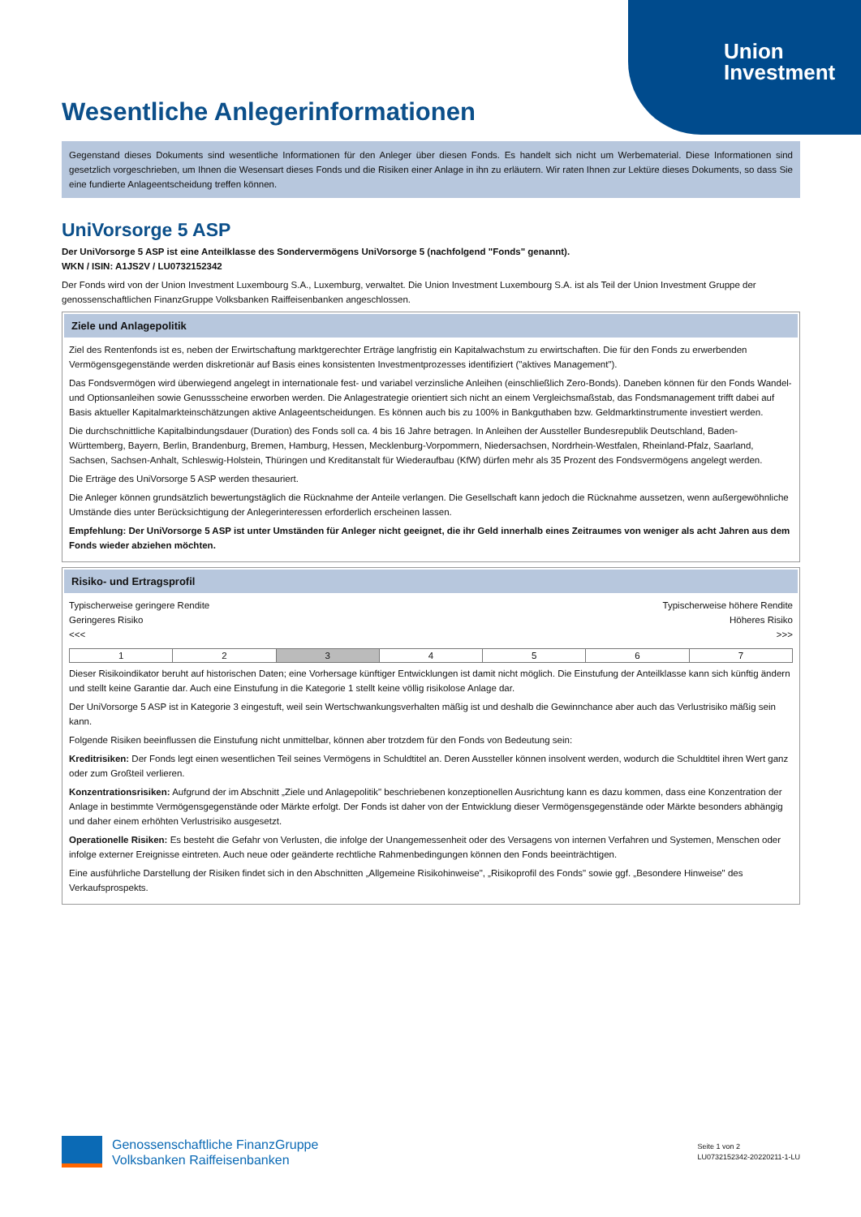Union
Investment
Wesentliche Anlegerinformationen
Gegenstand dieses Dokuments sind wesentliche Informationen für den Anleger über diesen Fonds. Es handelt sich nicht um Werbematerial. Diese Informationen sind gesetzlich vorgeschrieben, um Ihnen die Wesensart dieses Fonds und die Risiken einer Anlage in ihn zu erläutern. Wir raten Ihnen zur Lektüre dieses Dokuments, so dass Sie eine fundierte Anlageentscheidung treffen können.
UniVorsorge 5 ASP
Der UniVorsorge 5 ASP ist eine Anteilklasse des Sondervermögens UniVorsorge 5 (nachfolgend "Fonds" genannt).
WKN / ISIN: A1JS2V / LU0732152342
Der Fonds wird von der Union Investment Luxembourg S.A., Luxemburg, verwaltet. Die Union Investment Luxembourg S.A. ist als Teil der Union Investment Gruppe der genossenschaftlichen FinanzGruppe Volksbanken Raiffeisenbanken angeschlossen.
Ziele und Anlagepolitik
Ziel des Rentenfonds ist es, neben der Erwirtschaftung marktgerechter Erträge langfristig ein Kapitalwachstum zu erwirtschaften. Die für den Fonds zu erwerbenden Vermögensgegenstände werden diskretionär auf Basis eines konsistenten Investmentprozesses identifiziert ("aktives Management").
Das Fondsvermögen wird überwiegend angelegt in internationale fest- und variabel verzinsliche Anleihen (einschließlich Zero-Bonds). Daneben können für den Fonds Wandel- und Optionsanleihen sowie Genussscheine erworben werden. Die Anlagestrategie orientiert sich nicht an einem Vergleichsmaßstab, das Fondsmanagement trifft dabei auf Basis aktueller Kapitalmarkteinschätzungen aktive Anlageentscheidungen. Es können auch bis zu 100% in Bankguthaben bzw. Geldmarktinstrumente investiert werden.
Die durchschnittliche Kapitalbindungsdauer (Duration) des Fonds soll ca. 4 bis 16 Jahre betragen. In Anleihen der Aussteller Bundesrepublik Deutschland, Baden-Württemberg, Bayern, Berlin, Brandenburg, Bremen, Hamburg, Hessen, Mecklenburg-Vorpommern, Niedersachsen, Nordrhein-Westfalen, Rheinland-Pfalz, Saarland, Sachsen, Sachsen-Anhalt, Schleswig-Holstein, Thüringen und Kreditanstalt für Wiederaufbau (KfW) dürfen mehr als 35 Prozent des Fondsvermögens angelegt werden.
Die Erträge des UniVorsorge 5 ASP werden thesauriert.
Die Anleger können grundsätzlich bewertungstäglich die Rücknahme der Anteile verlangen. Die Gesellschaft kann jedoch die Rücknahme aussetzen, wenn außergewöhnliche Umstände dies unter Berücksichtigung der Anlegerinteressen erforderlich erscheinen lassen.
Empfehlung: Der UniVorsorge 5 ASP ist unter Umständen für Anleger nicht geeignet, die ihr Geld innerhalb eines Zeitraumes von weniger als acht Jahren aus dem Fonds wieder abziehen möchten.
Risiko- und Ertragsprofil
Typischerweise geringere Rendite
Geringeres Risiko
<<< Typischerweise höhere Rendite
Höheres Risiko
>>>
| 1 | 2 | 3 | 4 | 5 | 6 | 7 |
Dieser Risikoindikator beruht auf historischen Daten; eine Vorhersage künftiger Entwicklungen ist damit nicht möglich. Die Einstufung der Anteilklasse kann sich künftig ändern und stellt keine Garantie dar. Auch eine Einstufung in die Kategorie 1 stellt keine völlig risikolose Anlage dar.
Der UniVorsorge 5 ASP ist in Kategorie 3 eingestuft, weil sein Wertschwankungsverhalten mäßig ist und deshalb die Gewinnchance aber auch das Verlustrisiko mäßig sein kann.
Folgende Risiken beeinflussen die Einstufung nicht unmittelbar, können aber trotzdem für den Fonds von Bedeutung sein:
Kreditrisiken: Der Fonds legt einen wesentlichen Teil seines Vermögens in Schuldtitel an. Deren Aussteller können insolvent werden, wodurch die Schuldtitel ihren Wert ganz oder zum Großteil verlieren.
Konzentrationsrisiken: Aufgrund der im Abschnitt „Ziele und Anlagepolitik" beschriebenen konzeptionellen Ausrichtung kann es dazu kommen, dass eine Konzentration der Anlage in bestimmte Vermögensgegenstände oder Märkte erfolgt. Der Fonds ist daher von der Entwicklung dieser Vermögensgegenstände oder Märkte besonders abhängig und daher einem erhöhten Verlustrisiko ausgesetzt.
Operationelle Risiken: Es besteht die Gefahr von Verlusten, die infolge der Unangemessenheit oder des Versagens von internen Verfahren und Systemen, Menschen oder infolge externer Ereignisse eintreten. Auch neue oder geänderte rechtliche Rahmenbedingungen können den Fonds beeinträchtigen.
Eine ausführliche Darstellung der Risiken findet sich in den Abschnitten „Allgemeine Risikohinweise", „Risikoprofil des Fonds" sowie ggf. „Besondere Hinweise" des Verkaufsprospekts.
Genossenschaftliche FinanzGruppe
Volksbanken Raiffeisenbanken
Seite 1 von 2
LU0732152342-20220211-1-LU